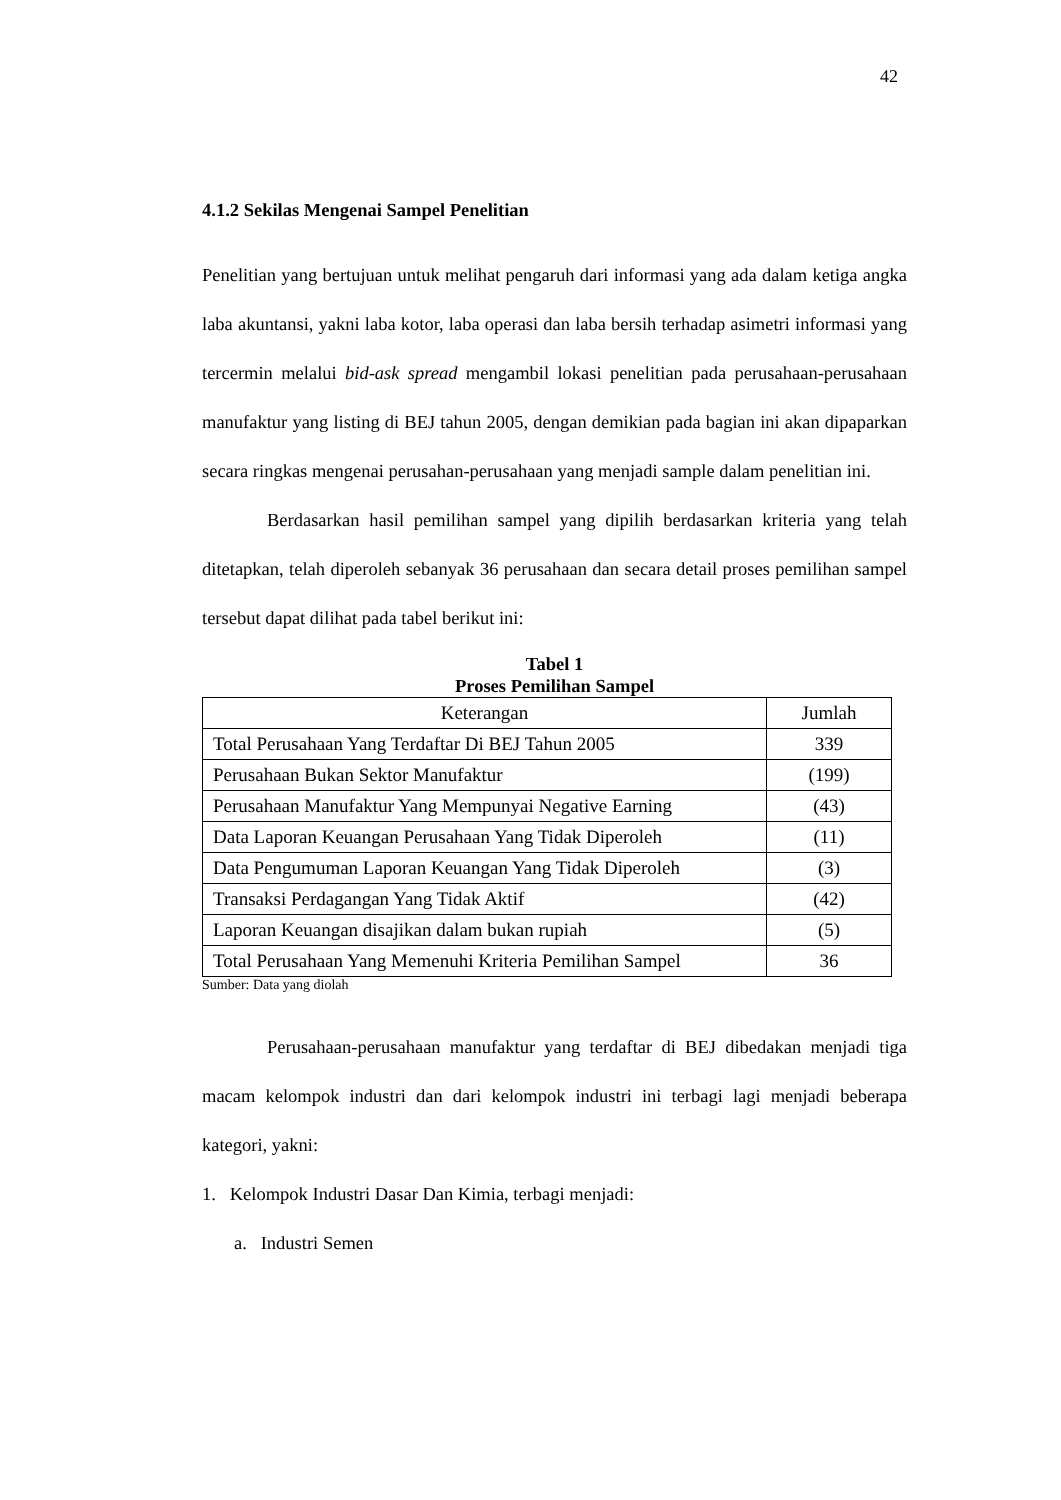42
4.1.2 Sekilas Mengenai Sampel Penelitian
Penelitian yang bertujuan untuk melihat pengaruh dari informasi yang ada dalam ketiga angka laba akuntansi, yakni laba kotor, laba operasi dan laba bersih terhadap asimetri informasi yang tercermin melalui bid-ask spread mengambil lokasi penelitian pada perusahaan-perusahaan manufaktur yang listing di BEJ tahun 2005, dengan demikian pada bagian ini akan dipaparkan secara ringkas mengenai perusahan-perusahaan yang menjadi sample dalam penelitian ini.
Berdasarkan hasil pemilihan sampel yang dipilih berdasarkan kriteria yang telah ditetapkan, telah diperoleh sebanyak 36 perusahaan dan secara detail proses pemilihan sampel tersebut dapat dilihat pada tabel berikut ini:
Tabel 1
Proses Pemilihan Sampel
| Keterangan | Jumlah |
| --- | --- |
| Total Perusahaan Yang Terdaftar Di BEJ Tahun 2005 | 339 |
| Perusahaan Bukan Sektor Manufaktur | (199) |
| Perusahaan Manufaktur Yang Mempunyai Negative Earning | (43) |
| Data Laporan Keuangan Perusahaan Yang Tidak Diperoleh | (11) |
| Data Pengumuman Laporan Keuangan Yang Tidak Diperoleh | (3) |
| Transaksi Perdagangan Yang Tidak Aktif | (42) |
| Laporan Keuangan disajikan dalam bukan rupiah | (5) |
| Total Perusahaan Yang Memenuhi Kriteria Pemilihan Sampel | 36 |
Sumber: Data yang diolah
Perusahaan-perusahaan manufaktur yang terdaftar di BEJ dibedakan menjadi tiga macam kelompok industri dan dari kelompok industri ini terbagi lagi menjadi beberapa kategori, yakni:
1. Kelompok Industri Dasar Dan Kimia, terbagi menjadi:
a. Industri Semen